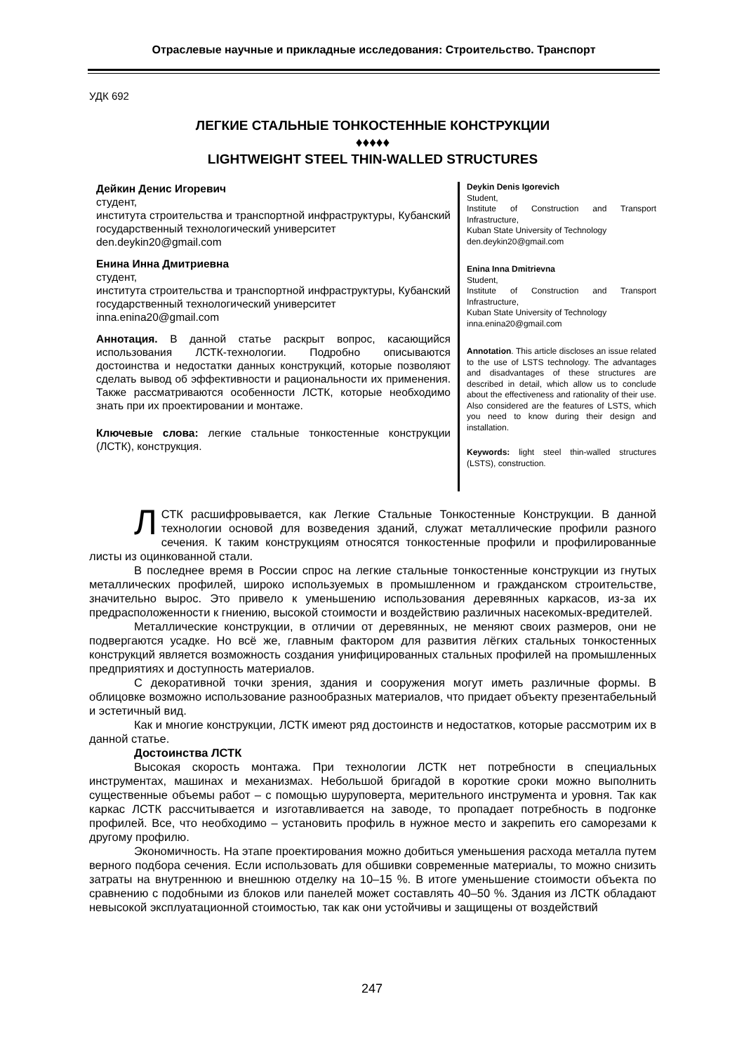Отраслевые научные и прикладные исследования: Строительство. Транспорт
УДК 692
ЛЕГКИЕ СТАЛЬНЫЕ ТОНКОСТЕННЫЕ КОНСТРУКЦИИ
♦♦♦♦♦
LIGHTWEIGHT STEEL THIN-WALLED STRUCTURES
Дейкин Денис Игоревич
студент,
института строительства и транспортной инфраструктуры, Кубанский государственный технологический университет
den.deykin20@gmail.com
Енина Инна Дмитриевна
студент,
института строительства и транспортной инфраструктуры, Кубанский государственный технологический университет
inna.enina20@gmail.com
Аннотация. В данной статье раскрыт вопрос, касающийся использования ЛСТК-технологии. Подробно описываются достоинства и недостатки данных конструкций, которые позволяют сделать вывод об эффективности и рациональности их применения. Также рассматриваются особенности ЛСТК, которые необходимо знать при их проектировании и монтаже.
Ключевые слова: легкие стальные тонкостенные конструкции (ЛСТК), конструкция.
Deykin Denis Igorevich
Student,
Institute of Construction and Transport Infrastructure,
Kuban State University of Technology
den.deykin20@gmail.com
Enina Inna Dmitrievna
Student,
Institute of Construction and Transport Infrastructure,
Kuban State University of Technology
inna.enina20@gmail.com
Annotation. This article discloses an issue related to the use of LSTS technology. The advantages and disadvantages of these structures are described in detail, which allow us to conclude about the effectiveness and rationality of their use. Also considered are the features of LSTS, which you need to know during their design and installation.
Keywords: light steel thin-walled structures (LSTS), construction.
ЛСТК расшифровывается, как Легкие Стальные Тонкостенные Конструкции. В данной технологии основой для возведения зданий, служат металлические профили разного сечения. К таким конструкциям относятся тонкостенные профили и профилированные листы из оцинкованной стали.
В последнее время в России спрос на легкие стальные тонкостенные конструкции из гнутых металлических профилей, широко используемых в промышленном и гражданском строительстве, значительно вырос. Это привело к уменьшению использования деревянных каркасов, из-за их предрасположенности к гниению, высокой стоимости и воздействию различных насекомых-вредителей.
Металлические конструкции, в отличии от деревянных, не меняют своих размеров, они не подвергаются усадке. Но всё же, главным фактором для развития лёгких стальных тонкостенных конструкций является возможность создания унифицированных стальных профилей на промышленных предприятиях и доступность материалов.
С декоративной точки зрения, здания и сооружения могут иметь различные формы. В облицовке возможно использование разнообразных материалов, что придает объекту презентабельный и эстетичный вид.
Как и многие конструкции, ЛСТК имеют ряд достоинств и недостатков, которые рассмотрим их в данной статье.
Достоинства ЛСТК
Высокая скорость монтажа. При технологии ЛСТК нет потребности в специальных инструментах, машинах и механизмах. Небольшой бригадой в короткие сроки можно выполнить существенные объемы работ – с помощью шуруповерта, мерительного инструмента и уровня. Так как каркас ЛСТК рассчитывается и изготавливается на заводе, то пропадает потребность в подгонке профилей. Все, что необходимо – установить профиль в нужное место и закрепить его саморезами к другому профилю.
Экономичность. На этапе проектирования можно добиться уменьшения расхода металла путем верного подбора сечения. Если использовать для обшивки современные материалы, то можно снизить затраты на внутреннюю и внешнюю отделку на 10–15 %. В итоге уменьшение стоимости объекта по сравнению с подобными из блоков или панелей может составлять 40–50 %. Здания из ЛСТК обладают невысокой эксплуатационной стоимостью, так как они устойчивы и защищены от воздействий
247